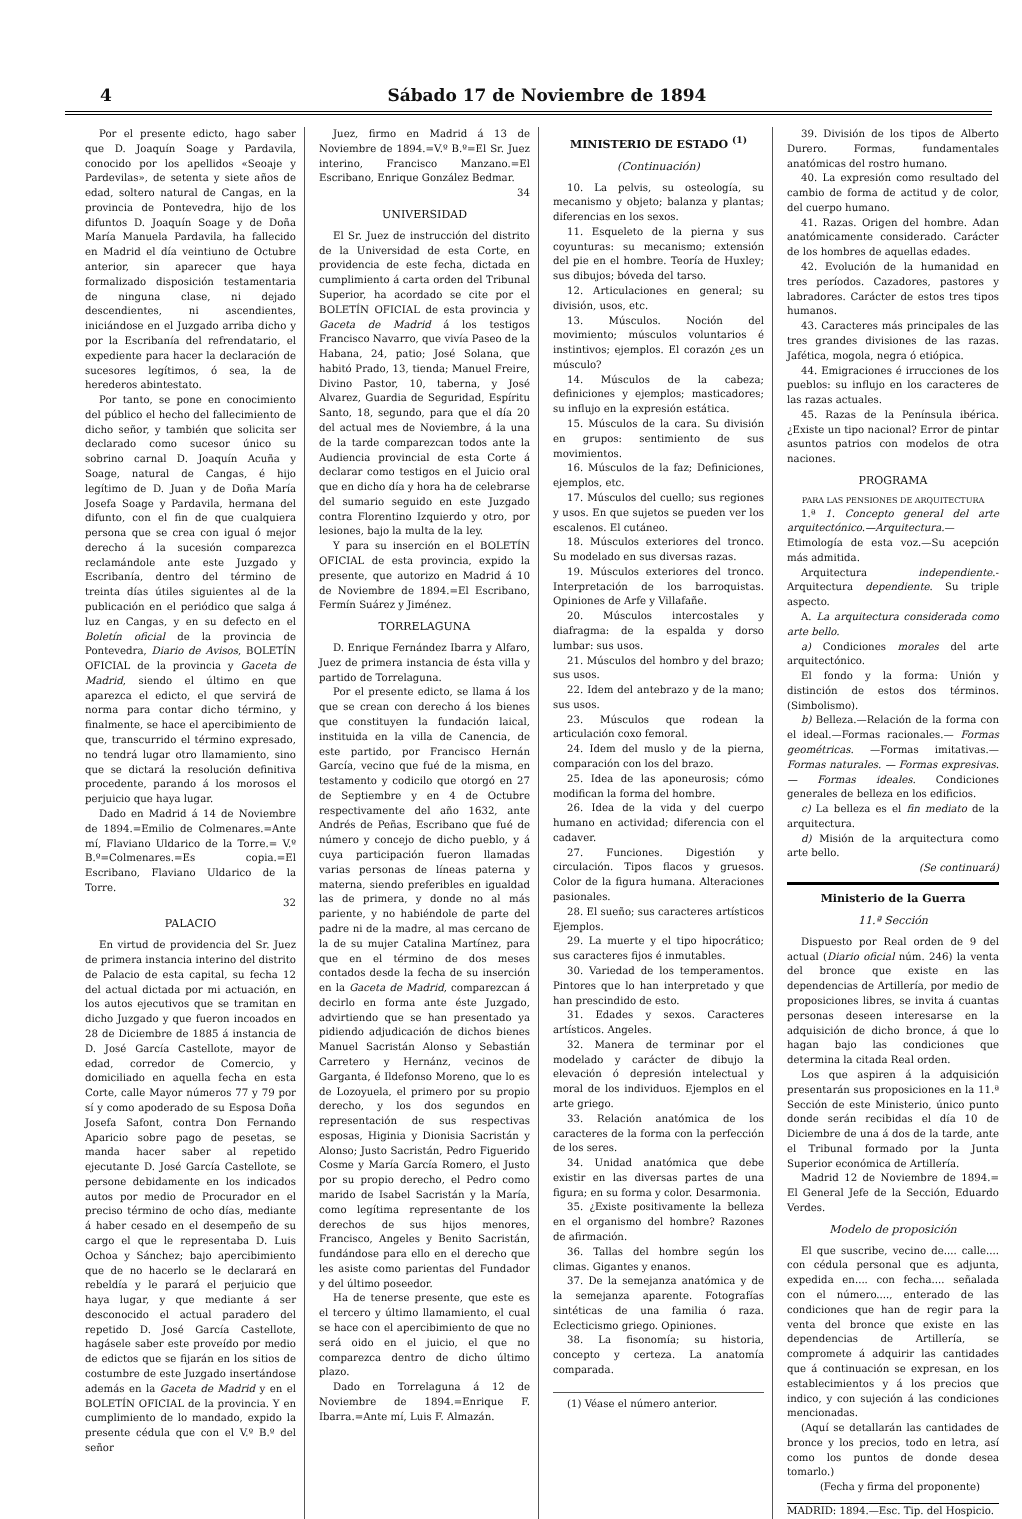4 Sábado 17 de Noviembre de 1894
Por el presente edicto, hago saber que D. Joaquín Soage y Pardavila, conocido por los apellidos «Seoaje y Pardevilas», de setenta y siete años de edad, soltero natural de Cangas, en la provincia de Pontevedra, hijo de los difuntos D. Joaquín Soage y de Doña María Manuela Pardavila, ha fallecido en Madrid el día veintiuno de Octubre anterior, sin aparecer que haya formalizado disposición testamentaria de ninguna clase, ni dejado descendientes, ni ascendientes, iniciándose en el Juzgado arriba dicho y por la Escribanía del refrendatario, el expediente para hacer la declaración de sucesores legítimos, ó sea, la de herederos abintestato.
Por tanto, se pone en conocimiento del público el hecho del fallecimiento de dicho señor, y también que solicita ser declarado como sucesor único su sobrino carnal D. Joaquín Acuña y Soage, natural de Cangas, é hijo legítimo de D. Juan y de Doña María Josefa Soage y Pardavila, hermana del difunto, con el fin de que cualquiera persona que se crea con igual ó mejor derecho á la sucesión comparezca reclamándole ante este Juzgado y Escribanía, dentro del término de treinta días útiles siguientes al de la publicación en el periódico que salga á luz en Cangas, y en su defecto en el Boletín oficial de la provincia de Pontevedra, Diario de Avisos, BOLETÍN OFICIAL de la provincia y Gaceta de Madrid, siendo el último en que aparezca el edicto, el que servirá de norma para contar dicho término, y finalmente, se hace el apercibimiento de que, transcurrido el término expresado, no tendrá lugar otro llamamiento, sino que se dictará la resolución definitiva procedente, parando á los morosos el perjuicio que haya lugar.
Dado en Madrid á 14 de Noviembre de 1894.=Emilio de Colmenares.=Ante mí, Flaviano Uldarico de la Torre.= V.º B.º=Colmenares.=Es copia.=El Escribano, Flaviano Uldarico de la Torre.
32
PALACIO
En virtud de providencia del Sr. Juez de primera instancia interino del distrito de Palacio de esta capital, su fecha 12 del actual dictada por mi actuación, en los autos ejecutivos que se tramitan en dicho Juzgado y que fueron incoados en 28 de Diciembre de 1885 á instancia de D. José García Castellote, mayor de edad, corredor de Comercio, y domiciliado en aquella fecha en esta Corte, calle Mayor números 77 y 79 por sí y como apoderado de su Esposa Doña Josefa Safont, contra Don Fernando Aparicio sobre pago de pesetas, se manda hacer saber al repetido ejecutante D. José García Castellote, se persone debidamente en los indicados autos por medio de Procurador en el preciso término de ocho días, mediante á haber cesado en el desempeño de su cargo el que le representaba D. Luis Ochoa y Sánchez; bajo apercibimiento que de no hacerlo se le declarará en rebeldía y le parará el perjuicio que haya lugar, y que mediante á ser desconocido el actual paradero del repetido D. José García Castellote, hagásele saber este proveído por medio de edictos que se fijarán en los sitios de costumbre de este Juzgado insertándose además en la Gaceta de Madrid y en el BOLETÍN OFICIAL de la provincia. Y en cumplimiento de lo mandado, expido la presente cédula que con el V.º B.º del señor
Juez, firmo en Madrid á 13 de Noviembre de 1894.=V.º B.º=El Sr. Juez interino, Francisco Manzano.=El Escribano, Enrique González Bedmar.
34
UNIVERSIDAD
El Sr. Juez de instrucción del distrito de la Universidad de esta Corte, en providencia de este fecha, dictada en cumplimiento á carta orden del Tribunal Superior, ha acordado se cite por el BOLETÍN OFICIAL de esta provincia y Gaceta de Madrid á los testigos Francisco Navarro, que vivía Paseo de la Habana, 24, patio; José Solana, que habitó Prado, 13, tienda; Manuel Freire, Divino Pastor, 10, taberna, y José Alvarez, Guardia de Seguridad, Espíritu Santo, 18, segundo, para que el día 20 del actual mes de Noviembre, á la una de la tarde comparezcan todos ante la Audiencia provincial de esta Corte á declarar como testigos en el Juicio oral que en dicho día y hora ha de celebrarse del sumario seguido en este Juzgado contra Florentino Izquierdo y otro, por lesiones, bajo la multa de la ley.
Y para su inserción en el BOLETÍN OFICIAL de esta provincia, expido la presente, que autorizo en Madrid á 10 de Noviembre de 1894.=El Escribano, Fermín Suárez y Jiménez.
TORRELAGUNA
D. Enrique Fernández Ibarra y Alfaro, Juez de primera instancia de ésta villa y partido de Torrelaguna.
Por el presente edicto, se llama á los que se crean con derecho á los bienes que constituyen la fundación laical, instituida en la villa de Canencia, de este partido, por Francisco Hernán García, vecino que fué de la misma, en testamento y codicilo que otorgó en 27 de Septiembre y en 4 de Octubre respectivamente del año 1632, ante Andrés de Peñas, Escribano que fué de número y concejo de dicho pueblo, y á cuya participación fueron llamadas varias personas de líneas paterna y materna, siendo preferibles en igualdad las de primera, y donde no al más pariente, y no habiéndole de parte del padre ni de la madre, al mas cercano de la de su mujer Catalina Martínez, para que en el término de dos meses contados desde la fecha de su inserción en la Gaceta de Madrid, comparezcan á decirlo en forma ante éste Juzgado, advirtiendo que se han presentado ya pidiendo adjudicación de dichos bienes Manuel Sacristán Alonso y Sebastián Carretero y Hernánz, vecinos de Garganta, é Ildefonso Moreno, que lo es de Lozoyuela, el primero por su propio derecho, y los dos segundos en representación de sus respectivas esposas, Higinia y Dionisia Sacristán y Alonso; Justo Sacristán, Pedro Figuerido Cosme y María García Romero, el Justo por su propio derecho, el Pedro como marido de Isabel Sacristán y la María, como legítima representante de los derechos de sus hijos menores, Francisco, Angeles y Benito Sacristán, fundándose para ello en el derecho que les asiste como parientas del Fundador y del último poseedor.
Ha de tenerse presente, que este es el tercero y último llamamiento, el cual se hace con el apercibimiento de que no será oido en el juicio, el que no comparezca dentro de dicho último plazo.
Dado en Torrelaguna á 12 de Noviembre de 1894.=Enrique F. Ibarra.=Ante mí, Luis F. Almazán.
MINISTERIO DE ESTADO <sup>(1)</sup>
(Continuación)
10. La pelvis, su osteología, su mecanismo y objeto; balanza y plantas; diferencias en los sexos.
11. Esqueleto de la pierna y sus coyunturas: su mecanismo; extensión del pie en el hombre. Teoría de Huxley; sus dibujos; bóveda del tarso.
12. Articulaciones en general; su división, usos, etc.
13. Músculos. Noción del movimiento; músculos voluntarios é instintivos; ejemplos. El corazón ¿es un músculo?
14. Músculos de la cabeza; definiciones y ejemplos; masticadores; su influjo en la expresión estática.
15. Músculos de la cara. Su división en grupos: sentimiento de sus movimientos.
16. Músculos de la faz; Definiciones, ejemplos, etc.
17. Músculos del cuello; sus regiones y usos. En que sujetos se pueden ver los escalenos. El cutáneo.
18. Músculos exteriores del tronco. Su modelado en sus diversas razas.
19. Músculos exteriores del tronco. Interpretación de los barroquistas. Opiniones de Arfe y Villafañe.
20. Músculos intercostales y diafragma: de la espalda y dorso lumbar: sus usos.
21. Músculos del hombro y del brazo; sus usos.
22. Idem del antebrazo y de la mano; sus usos.
23. Músculos que rodean la articulación coxo femoral.
24. Idem del muslo y de la pierna, comparación con los del brazo.
25. Idea de las aponeurosis; cómo modifican la forma del hombre.
26. Idea de la vida y del cuerpo humano en actividad; diferencia con el cadaver.
27. Funciones. Digestión y circulación. Tipos flacos y gruesos. Color de la figura humana. Alteraciones pasionales.
28. El sueño; sus caracteres artísticos Ejemplos.
29. La muerte y el tipo hipocrático; sus caracteres fijos é inmutables.
30. Variedad de los temperamentos. Pintores que lo han interpretado y que han prescindido de esto.
31. Edades y sexos. Caracteres artísticos. Angeles.
32. Manera de terminar por el modelado y carácter de dibujo la elevación ó depresión intelectual y moral de los individuos. Ejemplos en el arte griego.
33. Relación anatómica de los caracteres de la forma con la perfección de los seres.
34. Unidad anatómica que debe existir en las diversas partes de una figura; en su forma y color. Desarmonia.
35. ¿Existe positivamente la belleza en el organismo del hombre? Razones de afirmación.
36. Tallas del hombre según los climas. Gigantes y enanos.
37. De la semejanza anatómica y de la semejanza aparente. Fotografías sintéticas de una familia ó raza. Eclecticismo griego. Opiniones.
38. La fisonomía; su historia, concepto y certeza. La anatomía comparada.
(1) Véase el número anterior.
39. División de los tipos de Alberto Durero. Formas, fundamentales anatómicas del rostro humano.
40. La expresión como resultado del cambio de forma de actitud y de color, del cuerpo humano.
41. Razas. Origen del hombre. Adan anatómicamente considerado. Carácter de los hombres de aquellas edades.
42. Evolución de la humanidad en tres períodos. Cazadores, pastores y labradores. Carácter de estos tres tipos humanos.
43. Caracteres más principales de las tres grandes divisiones de las razas. Jafética, mogola, negra ó etiópica.
44. Emigraciones é irrucciones de los pueblos: su influjo en los caracteres de las razas actuales.
45. Razas de la Península ibérica. ¿Existe un tipo nacional? Error de pintar asuntos patrios con modelos de otra naciones.
PROGRAMA
PARA LAS PENSIONES DE ARQUITECTURA
1.ª 1. Concepto general del arte arquitectónico.—Arquitectura.—Etimología de esta voz.—Su acepción más admitida.
Arquitectura independiente.-Arquitectura dependiente. Su triple aspecto.
A. La arquitectura considerada como arte bello.
a) Condiciones morales del arte arquitectónico.
El fondo y la forma: Unión y distinción de estos dos términos. (Simbolismo).
b) Belleza.—Relación de la forma con el ideal.—Formas racionales.— Formas geométricas. —Formas imitativas.—Formas naturales. — Formas expresivas.— Formas ideales. Condiciones generales de belleza en los edificios.
c) La belleza es el fin mediato de la arquitectura.
d) Misión de la arquitectura como arte bello.
(Se continuará)
Ministerio de la Guerra
11.ª Sección
Dispuesto por Real orden de 9 del actual (Diario oficial núm. 246) la venta del bronce que existe en las dependencias de Artillería, por medio de proposiciones libres, se invita á cuantas personas deseen interesarse en la adquisición de dicho bronce, á que lo hagan bajo las condiciones que determina la citada Real orden.
Los que aspiren á la adquisición presentarán sus proposiciones en la 11.ª Sección de este Ministerio, único punto donde serán recibidas el día 10 de Diciembre de una á dos de la tarde, ante el Tribunal formado por la Junta Superior económica de Artillería.
Madrid 12 de Noviembre de 1894.= El General Jefe de la Sección, Eduardo Verdes.
Modelo de proposición
El que suscribe, vecino de.... calle.... con cédula personal que es adjunta, expedida en.... con fecha.... señalada con el número...., enterado de las condiciones que han de regir para la venta del bronce que existe en las dependencias de Artillería, se compromete á adquirir las cantidades que á continuación se expresan, en los establecimientos y á los precios que indico, y con sujeción á las condiciones mencionadas.
(Aquí se detallarán las cantidades de bronce y los precios, todo en letra, así como los puntos de donde desea tomarlo.)
(Fecha y firma del proponente)
MADRID: 1894.—Esc. Tip. del Hospicio.